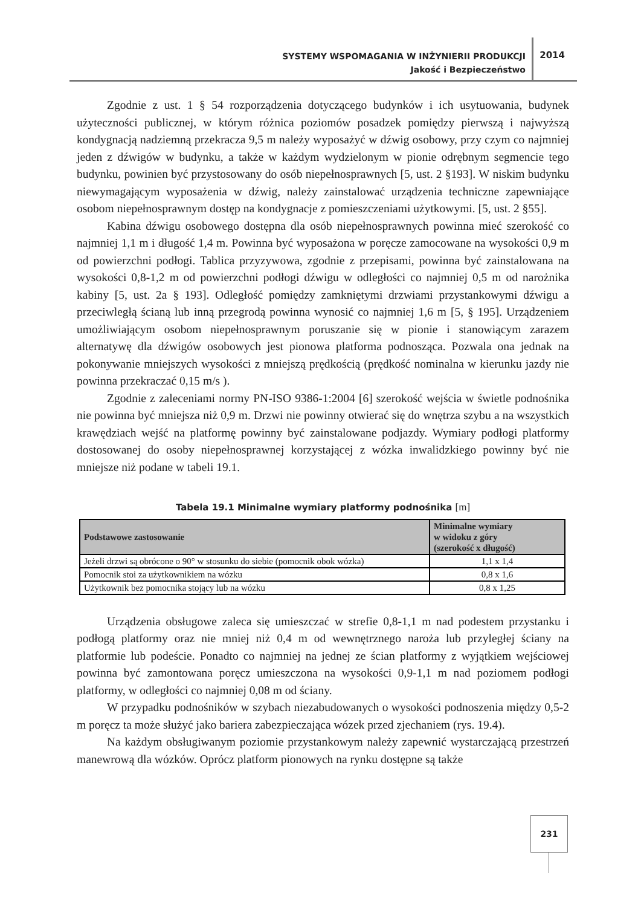SYSTEMY WSPOMAGANIA W INŻYNIERII PRODUKCJI
Jakość i Bezpieczeństwo
2014
Zgodnie z ust. 1 § 54 rozporządzenia dotyczącego budynków i ich usytuowania, budynek użyteczności publicznej, w którym różnica poziomów posadzek pomiędzy pierwszą i najwyższą kondygnacją nadziemną przekracza 9,5 m należy wyposażyć w dźwig osobowy, przy czym co najmniej jeden z dźwigów w budynku, a także w każdym wydzielonym w pionie odrębnym segmencie tego budynku, powinien być przystosowany do osób niepełnosprawnych [5, ust. 2 §193]. W niskim budynku niewymagającym wyposażenia w dźwig, należy zainstalować urządzenia techniczne zapewniające osobom niepełnosprawnym dostęp na kondygnacje z pomieszczeniami użytkowymi. [5, ust. 2 §55].
Kabina dźwigu osobowego dostępna dla osób niepełnosprawnych powinna mieć szerokość co najmniej 1,1 m i długość 1,4 m. Powinna być wyposażona w poręcze zamocowane na wysokości 0,9 m od powierzchni podłogi. Tablica przyzywowa, zgodnie z przepisami, powinna być zainstalowana na wysokości 0,8-1,2 m od powierzchni podłogi dźwigu w odległości co najmniej 0,5 m od narożnika kabiny [5, ust. 2a § 193]. Odległość pomiędzy zamkniętymi drzwiami przystankowymi dźwigu a przeciwległą ścianą lub inną przegrodą powinna wynosić co najmniej 1,6 m [5, § 195]. Urządzeniem umożliwiającym osobom niepełnosprawnym poruszanie się w pionie i stanowiącym zarazem alternatywę dla dźwigów osobowych jest pionowa platforma podnosząca. Pozwala ona jednak na pokonywanie mniejszych wysokości z mniejszą prędkością (prędkość nominalna w kierunku jazdy nie powinna przekraczać 0,15 m/s ).
Zgodnie z zaleceniami normy PN-ISO 9386-1:2004 [6] szerokość wejścia w świetle podnośnika nie powinna być mniejsza niż 0,9 m. Drzwi nie powinny otwierać się do wnętrza szybu a na wszystkich krawędziach wejść na platformę powinny być zainstalowane podjazdy. Wymiary podłogi platformy dostosowanej do osoby niepełnosprawnej korzystającej z wózka inwalidzkiego powinny być nie mniejsze niż podane w tabeli 19.1.
Tabela 19.1 Minimalne wymiary platformy podnośnika [m]
| Podstawowe zastosowanie | Minimalne wymiary w widoku z góry (szerokość x długość) |
| --- | --- |
| Jeżeli drzwi są obrócone o 90° w stosunku do siebie (pomocnik obok wózka) | 1,1 x 1,4 |
| Pomocnik stoi za użytkownikiem na wózku | 0,8 x 1,6 |
| Użytkownik bez pomocnika stojący lub na wózku | 0,8 x 1,25 |
Urządzenia obsługowe zaleca się umieszczać w strefie 0,8-1,1 m nad podestem przystanku i podłogą platformy oraz nie mniej niż 0,4 m od wewnętrznego naroża lub przyległej ściany na platformie lub podeście. Ponadto co najmniej na jednej ze ścian platformy z wyjątkiem wejściowej powinna być zamontowana poręcz umieszczona na wysokości 0,9-1,1 m nad poziomem podłogi platformy, w odległości co najmniej 0,08 m od ściany.
W przypadku podnośników w szybach niezabudowanych o wysokości podnoszenia między 0,5-2 m poręcz ta może służyć jako bariera zabezpieczająca wózek przed zjechaniem (rys. 19.4).
Na każdym obsługiwanym poziomie przystankowym należy zapewnić wystarczającą przestrzeń manewrową dla wózków. Oprócz platform pionowych na rynku dostępne są także
231